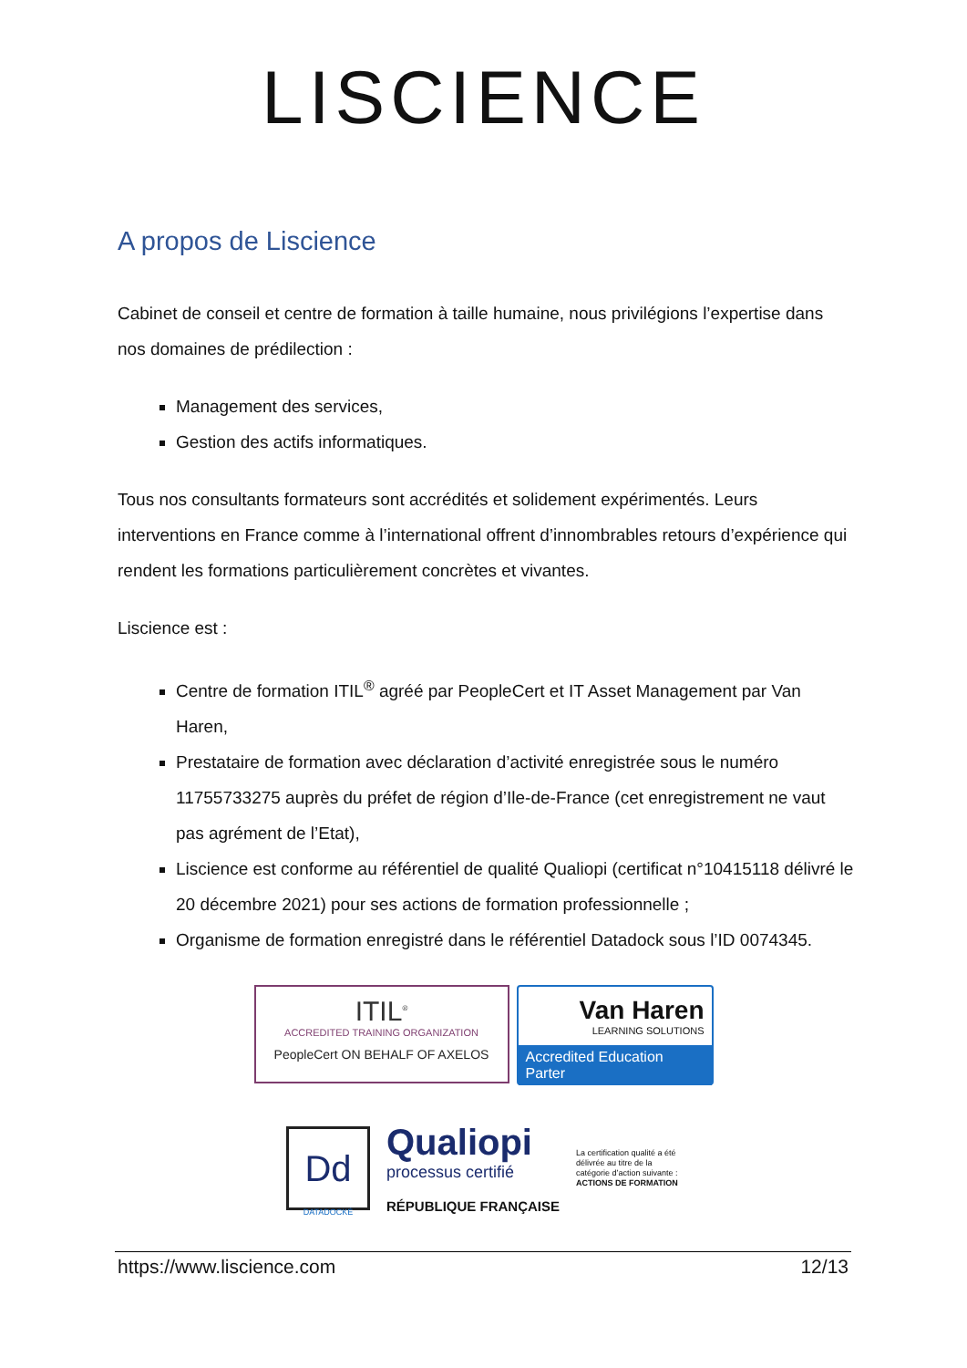LISCIENCE
A propos de Liscience
Cabinet de conseil et centre de formation à taille humaine, nous privilégions l’expertise dans nos domaines de prédilection :
Management des services,
Gestion des actifs informatiques.
Tous nos consultants formateurs sont accrédités et solidement expérimentés. Leurs interventions en France comme à l’international offrent d’innombrables retours d’expérience qui rendent les formations particulièrement concrètes et vivantes.
Liscience est :
Centre de formation ITIL<sup>®</sup> agréé par PeopleCert et IT Asset Management par Van Haren,
Prestataire de formation avec déclaration d’activité enregistrée sous le numéro 11755733275 auprès du préfet de région d’Ile-de-France (cet enregistrement ne vaut pas agrément de l’Etat),
Liscience est conforme au référentiel de qualité Qualiopi (certificat n°10415118 délivré le 20 décembre 2021) pour ses actions de formation professionnelle ;
Organisme de formation enregistré dans le référentiel Datadock sous l’ID 0074345.
ITIL<sup>®</sup>
ACCREDITED TRAINING ORGANIZATION
PeopleCert ON BEHALF OF AXELOS
Van Haren
LEARNING SOLUTIONS
Accredited Education Parter
Dd
DATADOCKÉ
Qualiopi
processus certifié
RÉPUBLIQUE FRANÇAISE
La certification qualité a été délivrée au titre de la catégorie d’action suivante :
ACTIONS DE FORMATION
https://www.liscience.com 12/13